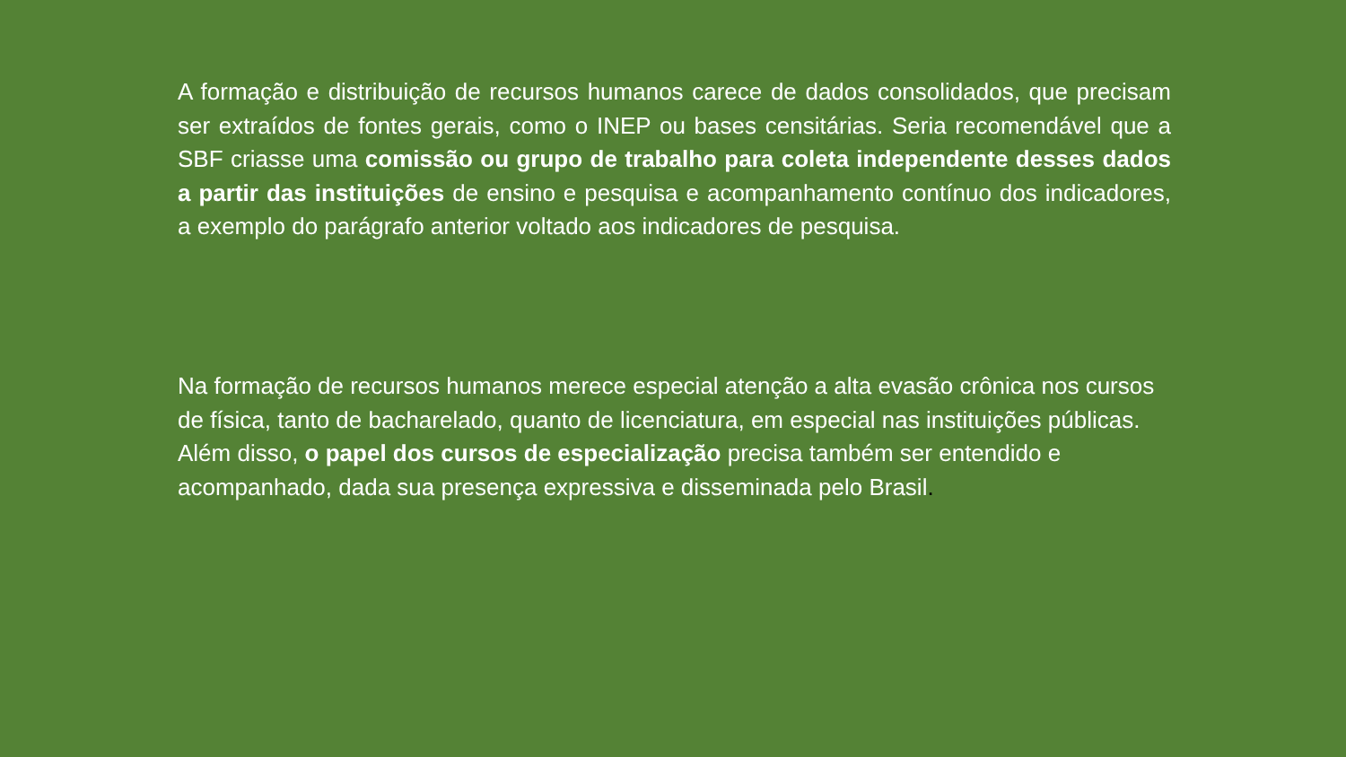A formação e distribuição de recursos humanos carece de dados consolidados, que precisam ser extraídos de fontes gerais, como o INEP ou bases censitárias. Seria recomendável que a SBF criasse uma comissão ou grupo de trabalho para coleta independente desses dados a partir das instituições de ensino e pesquisa e acompanhamento contínuo dos indicadores, a exemplo do parágrafo anterior voltado aos indicadores de pesquisa.
Na formação de recursos humanos merece especial atenção a alta evasão crônica nos cursos de física, tanto de bacharelado, quanto de licenciatura, em especial nas instituições públicas. Além disso, o papel dos cursos de especialização precisa também ser entendido e acompanhado, dada sua presença expressiva e disseminada pelo Brasil.